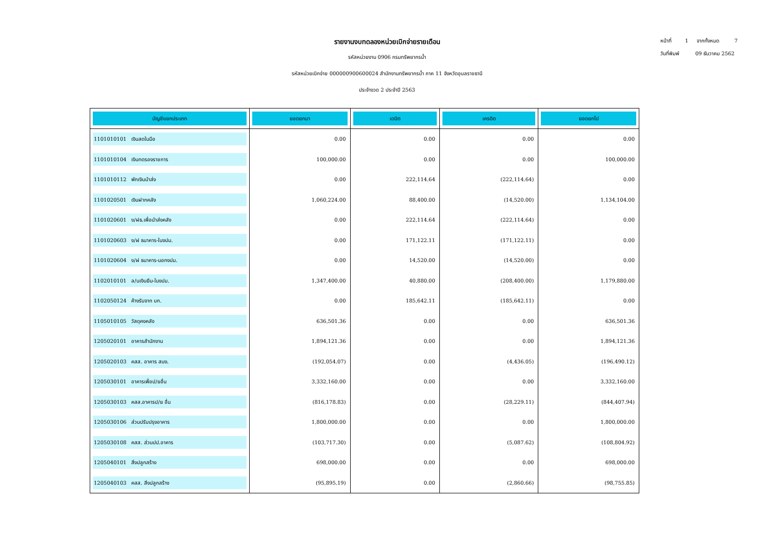รายงานงบทดลองหน่วยเบิกจ่ายรายเดือน
รหัสหน่วยงาน 0906 กรมทรัพยากรน้ำ
รหัสหน่วยเบิกจ่าย 000000900600024 สำนักงานทรัพยากรน้ำ ภาค 11 จังหวัดอุบลราชธานี
ประจำงวด 2 ประจำปี 2563
หน้าที่ 1 จากทั้งหมด 7
วันที่พิมพ์ 09 ธันวาคม 2562
| บัญชีแยกประเภท | ยอดยกมา | เดบิต | เครดิต | ยอดยกไป |
| --- | --- | --- | --- | --- |
| 1101010101 เงินสดในมือ | 0.00 | 0.00 | 0.00 | 0.00 |
| 1101010104 เงินทดรองราชการ | 100,000.00 | 0.00 | 0.00 | 100,000.00 |
| 1101010112 พักเงินนำส่ง | 0.00 | 222,114.64 | (222,114.64) | 0.00 |
| 1101020501 เงินฝากคลัง | 1,060,224.00 | 88,400.00 | (14,520.00) | 1,134,104.00 |
| 1101020601 ง/ฝธ.เพื่อนำส่งคลัง | 0.00 | 222,114.64 | (222,114.64) | 0.00 |
| 1101020603 ง/ฝ ธนาคาร-ในงปม. | 0.00 | 171,122.11 | (171,122.11) | 0.00 |
| 1101020604 ง/ฝ ธนาคาร-นอกงปม. | 0.00 | 14,520.00 | (14,520.00) | 0.00 |
| 1102010101 ล/นเงินยืม-ในงปม. | 1,347,400.00 | 40,880.00 | (208,400.00) | 1,179,880.00 |
| 1102050124 ค้างรับจาก บก. | 0.00 | 185,642.11 | (185,642.11) | 0.00 |
| 1105010105 วัสดุคงคลัง | 636,501.36 | 0.00 | 0.00 | 636,501.36 |
| 1205020101 อาคารสำนักงาน | 1,894,121.36 | 0.00 | 0.00 | 1,894,121.36 |
| 1205020103 คสส. อาคาร สนง. | (192,054.07) | 0.00 | (4,436.05) | (196,490.12) |
| 1205030101 อาคารเพื่อป/ยอื่น | 3,332,160.00 | 0.00 | 0.00 | 3,332,160.00 |
| 1205030103 คสส.อาคารป/ย อื่น | (816,178.83) | 0.00 | (28,229.11) | (844,407.94) |
| 1205030106 ส่วนปรับปรุงอาคาร | 1,800,000.00 | 0.00 | 0.00 | 1,800,000.00 |
| 1205030108 คสส. ส่วนปป.อาคาร | (103,717.30) | 0.00 | (5,087.62) | (108,804.92) |
| 1205040101 สิ่งปลูกสร้าง | 698,000.00 | 0.00 | 0.00 | 698,000.00 |
| 1205040103 คสส. สิ่งปลูกสร้าง | (95,895.19) | 0.00 | (2,860.66) | (98,755.85) |